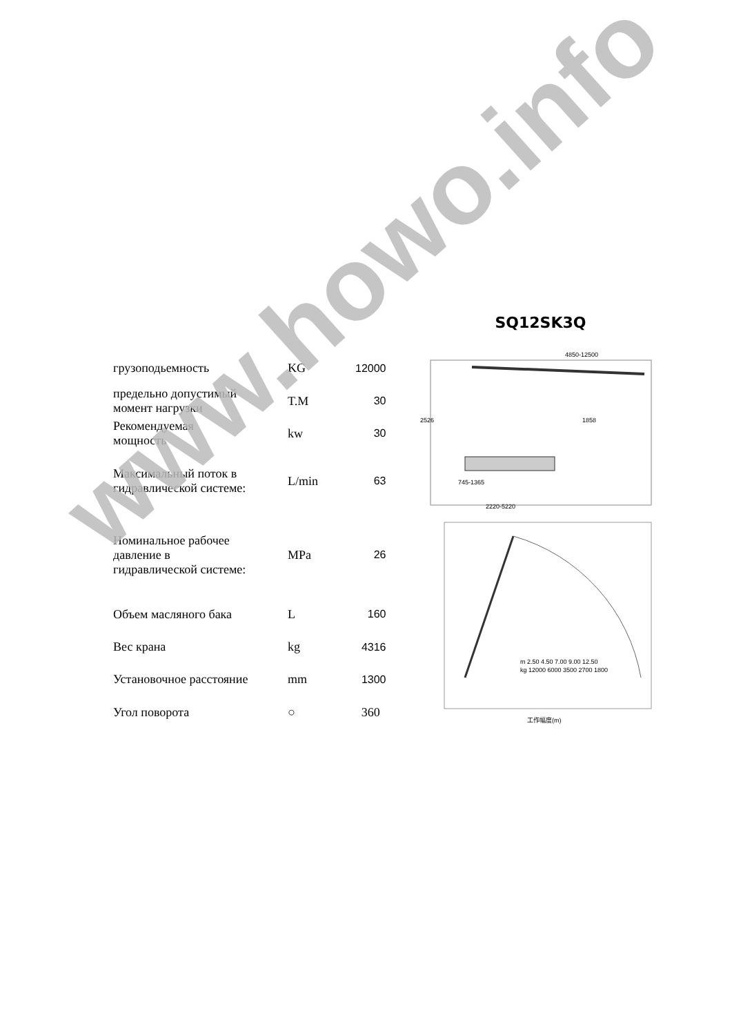| грузоподьемность | KG | 12000 |
| предельно допустимый момент нагрузки | T.M | 30 |
| Рекомендуемая мощность | kw | 30 |
| Максимальный поток в гидравлической системе: | L/min | 63 |
| Номинальное рабочее давление в гидравлической системе: | MPa | 26 |
| Объем масляного бака | L | 160 |
| Вес крана | kg | 4316 |
| Установочное расстояние | mm | 1300 |
| Угол поворота | ○ | 360 |
SQ12SK3Q
4850-12500
2526
1858
745-1365
2220-5220
m 2.50 4.50 7.00 9.00 12.50
kg 12000 6000 3500 2700 1800
工作幅度(m)
www.howo.info